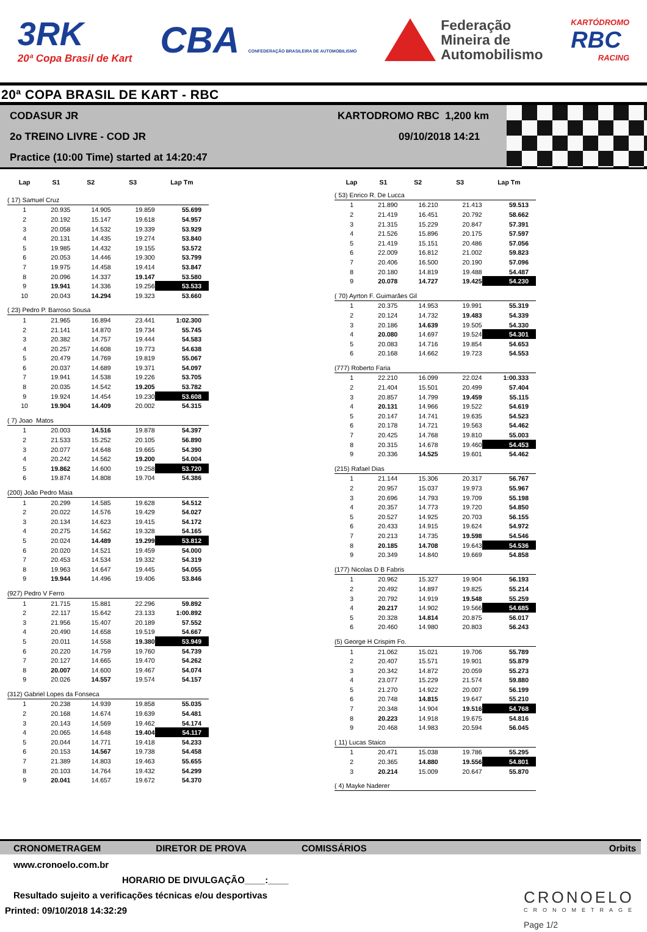3RK
20ª Copa Brasil de Kart
CBA CONFEDERAÇÃO BRASILEIRA DE AUTOMOBILISMO
Federação
Mineira de
Automobilismo
KARTÓDROMO
RBC
RACING
20ª COPA BRASIL DE KART - RBC
CODASUR JR KARTODROMO RBC 1,200 km
2o TREINO LIVRE - COD JR 09/10/2018 14:21
Practice (10:00 Time) started at 14:20:47
| Lap | S1 | S2 | S3 | Lap Tm |
| --- | --- | --- | --- | --- |
| ( 17) Samuel Cruz | | | | |
| 1 | 20.935 | 14.905 | 19.859 | 55.699 |
| 2 | 20.192 | 15.147 | 19.618 | 54.957 |
| 3 | 20.058 | 14.532 | 19.339 | 53.929 |
| 4 | 20.131 | 14.435 | 19.274 | 53.840 |
| 5 | 19.985 | 14.432 | 19.155 | 53.572 |
| 6 | 20.053 | 14.446 | 19.300 | 53.799 |
| 7 | 19.975 | 14.458 | 19.414 | 53.847 |
| 8 | 20.096 | 14.337 | 19.147 | 53.580 |
| 9 | 19.941 | 14.336 | 19.256 | 53.533 |
| 10 | 20.043 | 14.294 | 19.323 | 53.660 |
| ( 23) Pedro P. Barroso Sousa | | | | |
| 1 | 21.965 | 16.894 | 23.441 | 1:02.300 |
| 2 | 21.141 | 14.870 | 19.734 | 55.745 |
| 3 | 20.382 | 14.757 | 19.444 | 54.583 |
| 4 | 20.257 | 14.608 | 19.773 | 54.638 |
| 5 | 20.479 | 14.769 | 19.819 | 55.067 |
| 6 | 20.037 | 14.689 | 19.371 | 54.097 |
| 7 | 19.941 | 14.538 | 19.226 | 53.705 |
| 8 | 20.035 | 14.542 | 19.205 | 53.782 |
| 9 | 19.924 | 14.454 | 19.230 | 53.608 |
| 10 | 19.904 | 14.409 | 20.002 | 54.315 |
| ( 7) Joao Matos | | | | |
| 1 | 20.003 | 14.516 | 19.878 | 54.397 |
| 2 | 21.533 | 15.252 | 20.105 | 56.890 |
| 3 | 20.077 | 14.648 | 19.665 | 54.390 |
| 4 | 20.242 | 14.562 | 19.200 | 54.004 |
| 5 | 19.862 | 14.600 | 19.258 | 53.720 |
| 6 | 19.874 | 14.808 | 19.704 | 54.386 |
| (200) João Pedro Maia | | | | |
| 1 | 20.299 | 14.585 | 19.628 | 54.512 |
| 2 | 20.022 | 14.576 | 19.429 | 54.027 |
| 3 | 20.134 | 14.623 | 19.415 | 54.172 |
| 4 | 20.275 | 14.562 | 19.328 | 54.165 |
| 5 | 20.024 | 14.489 | 19.299 | 53.812 |
| 6 | 20.020 | 14.521 | 19.459 | 54.000 |
| 7 | 20.453 | 14.534 | 19.332 | 54.319 |
| 8 | 19.963 | 14.647 | 19.445 | 54.055 |
| 9 | 19.944 | 14.496 | 19.406 | 53.846 |
| (927) Pedro V Ferro | | | | |
| 1 | 21.715 | 15.881 | 22.296 | 59.892 |
| 2 | 22.117 | 15.642 | 23.133 | 1:00.892 |
| 3 | 21.956 | 15.407 | 20.189 | 57.552 |
| 4 | 20.490 | 14.658 | 19.519 | 54.667 |
| 5 | 20.011 | 14.558 | 19.380 | 53.949 |
| 6 | 20.220 | 14.759 | 19.760 | 54.739 |
| 7 | 20.127 | 14.665 | 19.470 | 54.262 |
| 8 | 20.007 | 14.600 | 19.467 | 54.074 |
| 9 | 20.026 | 14.557 | 19.574 | 54.157 |
| (312) Gabriel Lopes da Fonseca | | | | |
| 1 | 20.238 | 14.939 | 19.858 | 55.035 |
| 2 | 20.168 | 14.674 | 19.639 | 54.481 |
| 3 | 20.143 | 14.569 | 19.462 | 54.174 |
| 4 | 20.065 | 14.648 | 19.404 | 54.117 |
| 5 | 20.044 | 14.771 | 19.418 | 54.233 |
| 6 | 20.153 | 14.567 | 19.738 | 54.458 |
| 7 | 21.389 | 14.803 | 19.463 | 55.655 |
| 8 | 20.103 | 14.764 | 19.432 | 54.299 |
| 9 | 20.041 | 14.657 | 19.672 | 54.370 |
| Lap | S1 | S2 | S3 | Lap Tm |
| --- | --- | --- | --- | --- |
| ( 53) Enrico R. De Lucca | | | | |
| 1 | 21.890 | 16.210 | 21.413 | 59.513 |
| 2 | 21.419 | 16.451 | 20.792 | 58.662 |
| 3 | 21.315 | 15.229 | 20.847 | 57.391 |
| 4 | 21.526 | 15.896 | 20.175 | 57.597 |
| 5 | 21.419 | 15.151 | 20.486 | 57.056 |
| 6 | 22.009 | 16.812 | 21.002 | 59.823 |
| 7 | 20.406 | 16.500 | 20.190 | 57.096 |
| 8 | 20.180 | 14.819 | 19.488 | 54.487 |
| 9 | 20.078 | 14.727 | 19.425 | 54.230 |
| ( 70) Ayrton F. Guimarães Gil | | | | |
| 1 | 20.375 | 14.953 | 19.991 | 55.319 |
| 2 | 20.124 | 14.732 | 19.483 | 54.339 |
| 3 | 20.186 | 14.639 | 19.505 | 54.330 |
| 4 | 20.080 | 14.697 | 19.524 | 54.301 |
| 5 | 20.083 | 14.716 | 19.854 | 54.653 |
| 6 | 20.168 | 14.662 | 19.723 | 54.553 |
| (777) Roberto Faria | | | | |
| 1 | 22.210 | 16.099 | 22.024 | 1:00.333 |
| 2 | 21.404 | 15.501 | 20.499 | 57.404 |
| 3 | 20.857 | 14.799 | 19.459 | 55.115 |
| 4 | 20.131 | 14.966 | 19.522 | 54.619 |
| 5 | 20.147 | 14.741 | 19.635 | 54.523 |
| 6 | 20.178 | 14.721 | 19.563 | 54.462 |
| 7 | 20.425 | 14.768 | 19.810 | 55.003 |
| 8 | 20.315 | 14.678 | 19.460 | 54.453 |
| 9 | 20.336 | 14.525 | 19.601 | 54.462 |
| (215) Rafael Dias | | | | |
| 1 | 21.144 | 15.306 | 20.317 | 56.767 |
| 2 | 20.957 | 15.037 | 19.973 | 55.967 |
| 3 | 20.696 | 14.793 | 19.709 | 55.198 |
| 4 | 20.357 | 14.773 | 19.720 | 54.850 |
| 5 | 20.527 | 14.925 | 20.703 | 56.155 |
| 6 | 20.433 | 14.915 | 19.624 | 54.972 |
| 7 | 20.213 | 14.735 | 19.598 | 54.546 |
| 8 | 20.185 | 14.708 | 19.643 | 54.536 |
| 9 | 20.349 | 14.840 | 19.669 | 54.858 |
| (177) Nicolas D B Fabris | | | | |
| 1 | 20.962 | 15.327 | 19.904 | 56.193 |
| 2 | 20.492 | 14.897 | 19.825 | 55.214 |
| 3 | 20.792 | 14.919 | 19.548 | 55.259 |
| 4 | 20.217 | 14.902 | 19.566 | 54.685 |
| 5 | 20.328 | 14.814 | 20.875 | 56.017 |
| 6 | 20.460 | 14.980 | 20.803 | 56.243 |
| (5) George H Crispim Fo. | | | | |
| 1 | 21.062 | 15.021 | 19.706 | 55.789 |
| 2 | 20.407 | 15.571 | 19.901 | 55.879 |
| 3 | 20.342 | 14.872 | 20.059 | 55.273 |
| 4 | 23.077 | 15.229 | 21.574 | 59.880 |
| 5 | 21.270 | 14.922 | 20.007 | 56.199 |
| 6 | 20.748 | 14.815 | 19.647 | 55.210 |
| 7 | 20.348 | 14.904 | 19.516 | 54.768 |
| 8 | 20.223 | 14.918 | 19.675 | 54.816 |
| 9 | 20.468 | 14.983 | 20.594 | 56.045 |
| ( 11) Lucas Staico | | | | |
| 1 | 20.471 | 15.038 | 19.786 | 55.295 |
| 2 | 20.365 | 14.880 | 19.556 | 54.801 |
| 3 | 20.214 | 15.009 | 20.647 | 55.870 |
| ( 4) Mayke Naderer | | | | |
CRONOMETRAGEM DIRETOR DE PROVA COMISSÁRIOS Orbits
www.cronoelo.com.br
HORARIO DE DIVULGAÇÃO____:____
Resultado sujeito a verificações técnicas e/ou desportivas
Printed: 09/10/2018 14:32:29
CRONOELO
CRONOMETRAGE
Page 1/2